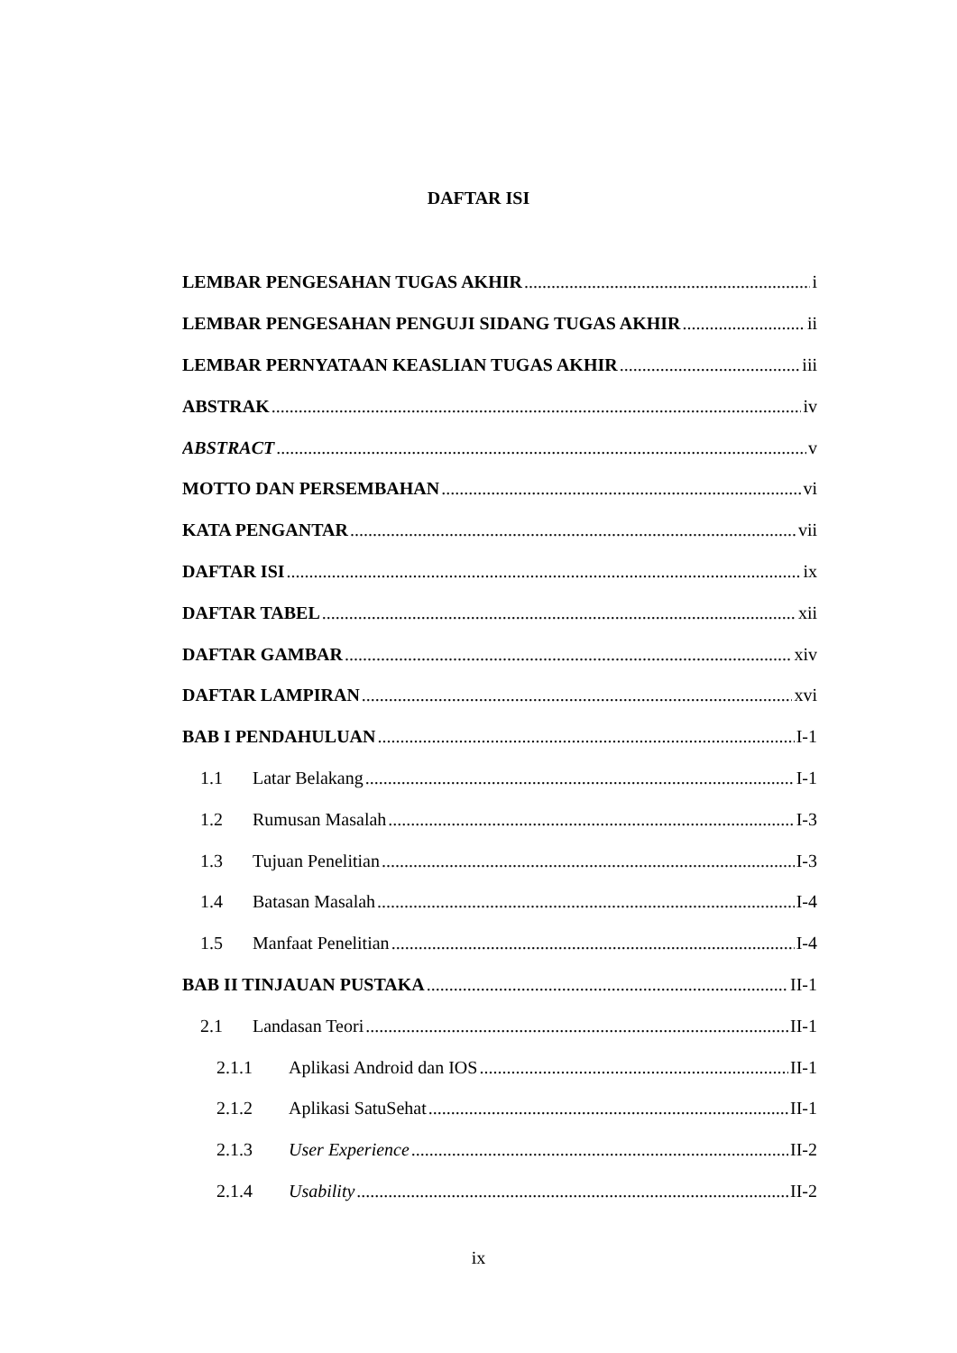DAFTAR ISI
LEMBAR PENGESAHAN TUGAS AKHIR i
LEMBAR PENGESAHAN PENGUJI SIDANG TUGAS AKHIR ii
LEMBAR PERNYATAAN KEASLIAN TUGAS AKHIR iii
ABSTRAK iv
ABSTRACT v
MOTTO DAN PERSEMBAHAN vi
KATA PENGANTAR vii
DAFTAR ISI ix
DAFTAR TABEL xii
DAFTAR GAMBAR xiv
DAFTAR LAMPIRAN xvi
BAB I PENDAHULUAN I-1
1.1 Latar Belakang I-1
1.2 Rumusan Masalah I-3
1.3 Tujuan Penelitian I-3
1.4 Batasan Masalah I-4
1.5 Manfaat Penelitian I-4
BAB II TINJAUAN PUSTAKA II-1
2.1 Landasan Teori II-1
2.1.1 Aplikasi Android dan IOS II-1
2.1.2 Aplikasi SatuSehat II-1
2.1.3 User Experience II-2
2.1.4 Usability II-2
ix